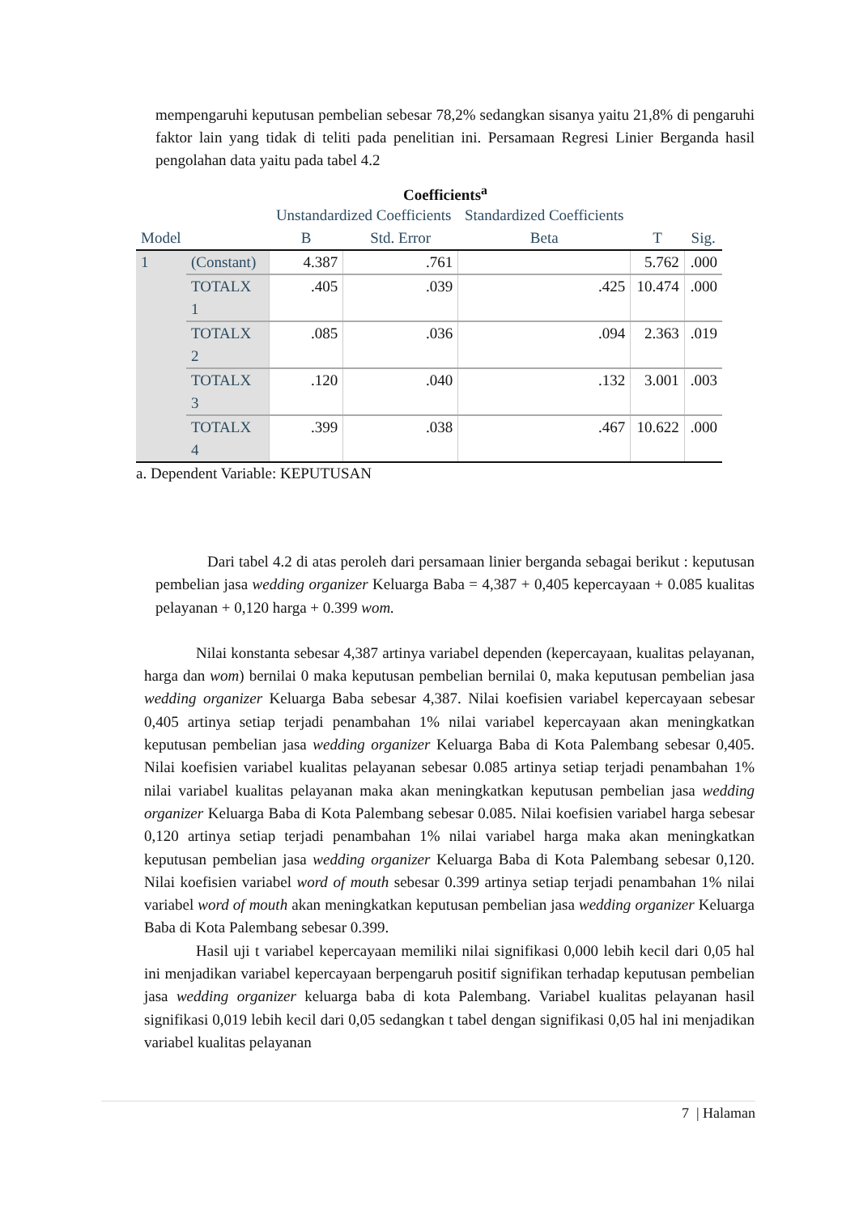mempengaruhi keputusan pembelian sebesar 78,2% sedangkan sisanya yaitu 21,8% di pengaruhi faktor lain yang tidak di teliti pada penelitian ini. Persamaan Regresi Linier Berganda hasil pengolahan data yaitu pada tabel 4.2
Coefficients<sup>a</sup>
| | | Unstandardized Coefficients | | Standardized Coefficients | | |
| Model | | B | Std. Error | Beta | T | Sig. |
| 1 | (Constant) | 4.387 | .761 | | 5.762 | .000 |
| | TOTALX 1 | .405 | .039 | .425 | 10.474 | .000 |
| | TOTALX 2 | .085 | .036 | .094 | 2.363 | .019 |
| | TOTALX 3 | .120 | .040 | .132 | 3.001 | .003 |
| | TOTALX 4 | .399 | .038 | .467 | 10.622 | .000 |
a. Dependent Variable: KEPUTUSAN
Dari tabel 4.2 di atas peroleh dari persamaan linier berganda sebagai berikut : keputusan pembelian jasa wedding organizer Keluarga Baba = 4,387 + 0,405 kepercayaan + 0.085 kualitas pelayanan + 0,120 harga + 0.399 wom.
Nilai konstanta sebesar 4,387 artinya variabel dependen (kepercayaan, kualitas pelayanan, harga dan wom) bernilai 0 maka keputusan pembelian bernilai 0, maka keputusan pembelian jasa wedding organizer Keluarga Baba sebesar 4,387. Nilai koefisien variabel kepercayaan sebesar 0,405 artinya setiap terjadi penambahan 1% nilai variabel kepercayaan akan meningkatkan keputusan pembelian jasa wedding organizer Keluarga Baba di Kota Palembang sebesar 0,405. Nilai koefisien variabel kualitas pelayanan sebesar 0.085 artinya setiap terjadi penambahan 1% nilai variabel kualitas pelayanan maka akan meningkatkan keputusan pembelian jasa wedding organizer Keluarga Baba di Kota Palembang sebesar 0.085. Nilai koefisien variabel harga sebesar 0,120 artinya setiap terjadi penambahan 1% nilai variabel harga maka akan meningkatkan keputusan pembelian jasa wedding organizer Keluarga Baba di Kota Palembang sebesar 0,120. Nilai koefisien variabel word of mouth sebesar 0.399 artinya setiap terjadi penambahan 1% nilai variabel word of mouth akan meningkatkan keputusan pembelian jasa wedding organizer Keluarga Baba di Kota Palembang sebesar 0.399.
Hasil uji t variabel kepercayaan memiliki nilai signifikasi 0,000 lebih kecil dari 0,05 hal ini menjadikan variabel kepercayaan berpengaruh positif signifikan terhadap keputusan pembelian jasa wedding organizer keluarga baba di kota Palembang. Variabel kualitas pelayanan hasil signifikasi 0,019 lebih kecil dari 0,05 sedangkan t tabel dengan signifikasi 0,05 hal ini menjadikan variabel kualitas pelayanan
7 | Halaman